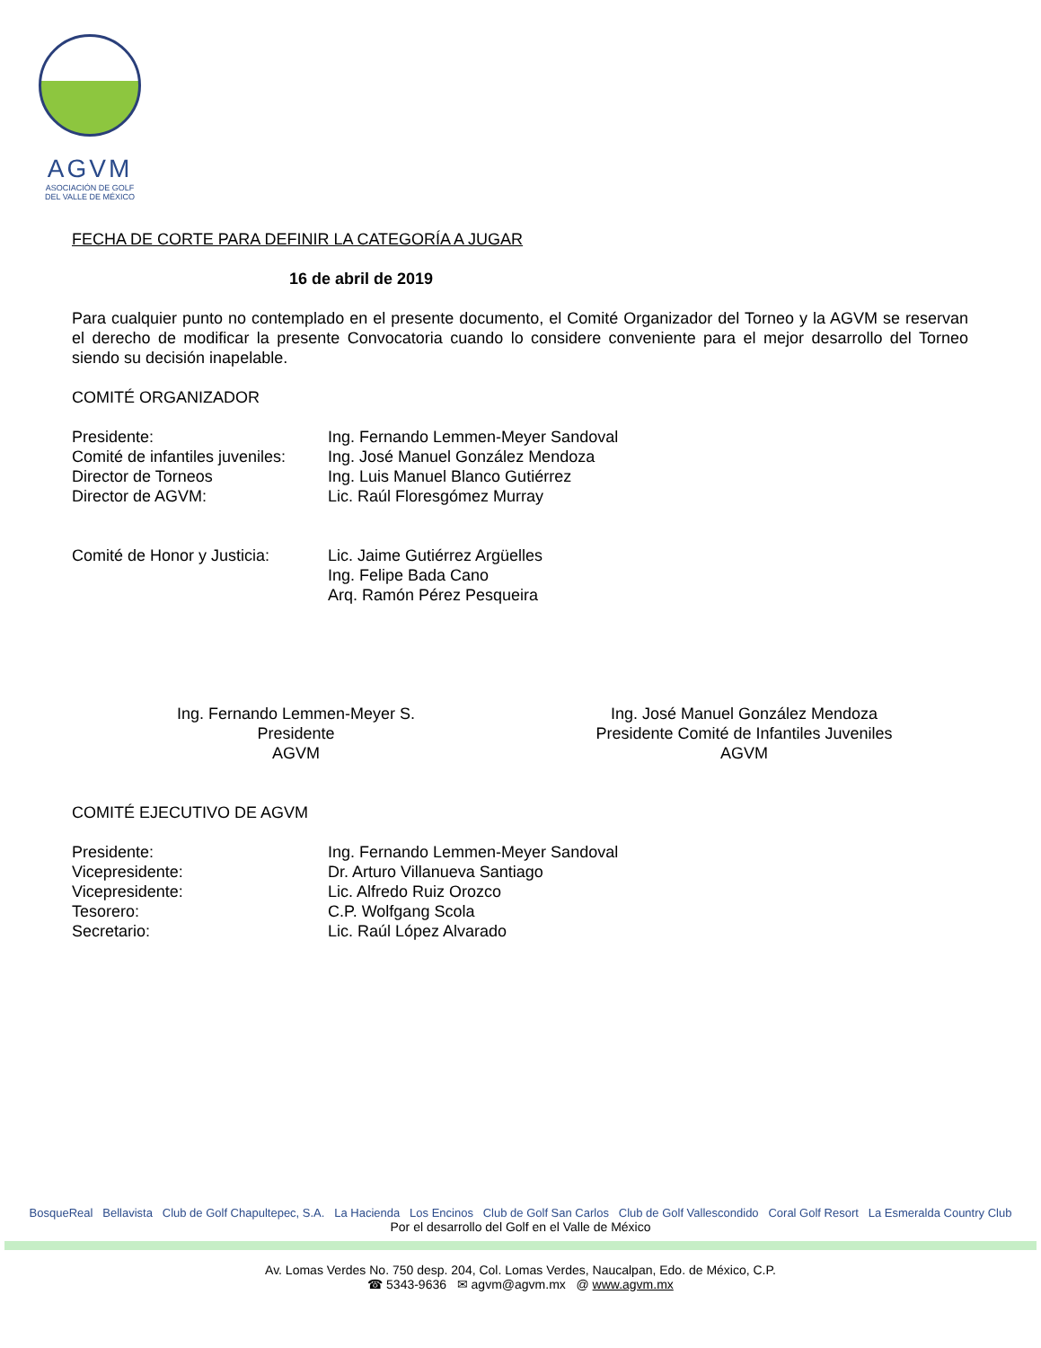AGVM
ASOCIACIÓN DE GOLF
DEL VALLE DE MÉXICO
FECHA DE CORTE PARA DEFINIR LA CATEGORÍA A JUGAR
16 de abril de 2019
Para cualquier punto no contemplado en el presente documento, el Comité Organizador del Torneo y la AGVM se reservan el derecho de modificar la presente Convocatoria cuando lo considere conveniente para el mejor desarrollo del Torneo siendo su decisión inapelable.
COMITÉ ORGANIZADOR
Presidente: Ing. Fernando Lemmen-Meyer Sandoval
Comité de infantiles juveniles: Ing. José Manuel González Mendoza
Director de Torneos Ing. Luis Manuel Blanco Gutiérrez
Director de AGVM: Lic. Raúl Floresgómez Murray
Comité de Honor y Justicia: Lic. Jaime Gutiérrez Argüelles
Ing. Felipe Bada Cano
Arq. Ramón Pérez Pesqueira
Ing. Fernando Lemmen-Meyer S.
Presidente
AGVM
Ing. José Manuel González Mendoza
Presidente Comité de Infantiles Juveniles
AGVM
COMITÉ EJECUTIVO DE AGVM
Presidente: Ing. Fernando Lemmen-Meyer Sandoval
Vicepresidente: Dr. Arturo Villanueva Santiago
Vicepresidente: Lic. Alfredo Ruiz Orozco
Tesorero: C.P. Wolfgang Scola
Secretario: Lic. Raúl López Alvarado
BosqueReal Bellavista Club de Golf Chapultepec, S.A. La Hacienda Los Encinos Club de Golf San Carlos Club de Golf Vallescondido Coral Golf Resort La Esmeralda Country Club
Por el desarrollo del Golf en el Valle de México
Av. Lomas Verdes No. 750 desp. 204, Col. Lomas Verdes, Naucalpan, Edo. de México, C.P.
☎ 5343-9636 ✉ agvm@agvm.mx @ www.agvm.mx